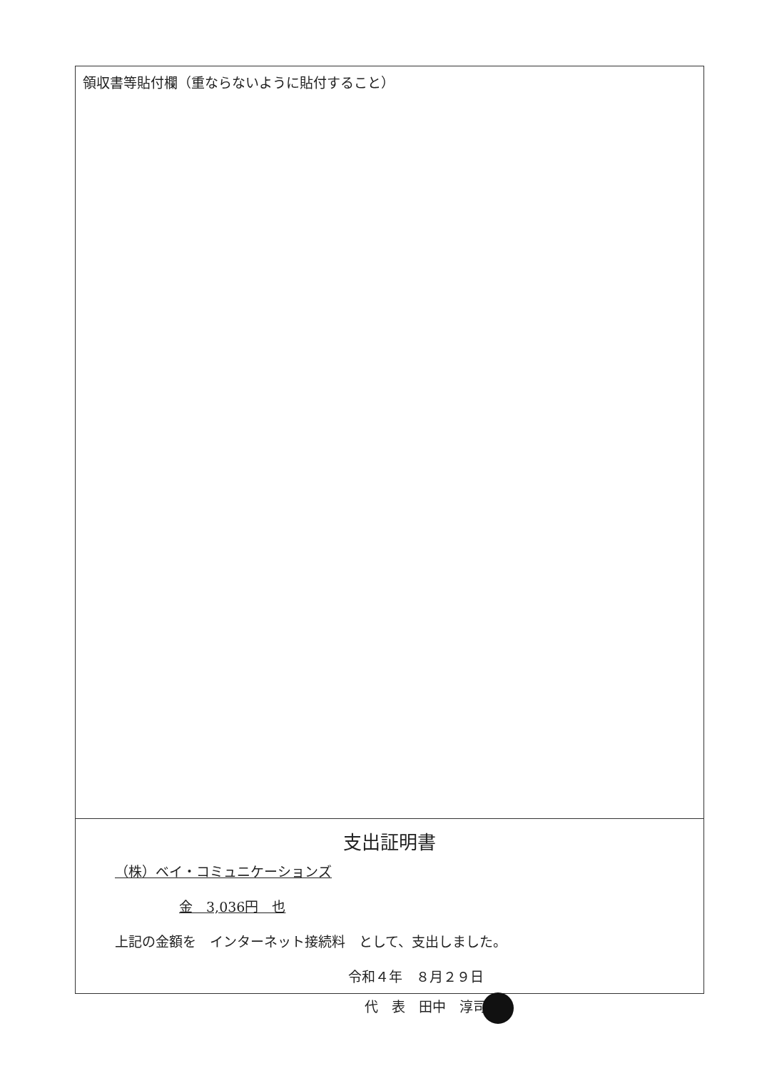領収書等貼付欄（重ならないように貼付すること）
支出証明書
（株）ベイ・コミュニケーションズ
金　3,036円　也
上記の金額を　インターネット接続料　として、支出しました。
令和４年　８月２９日
代　表　田中　淳司